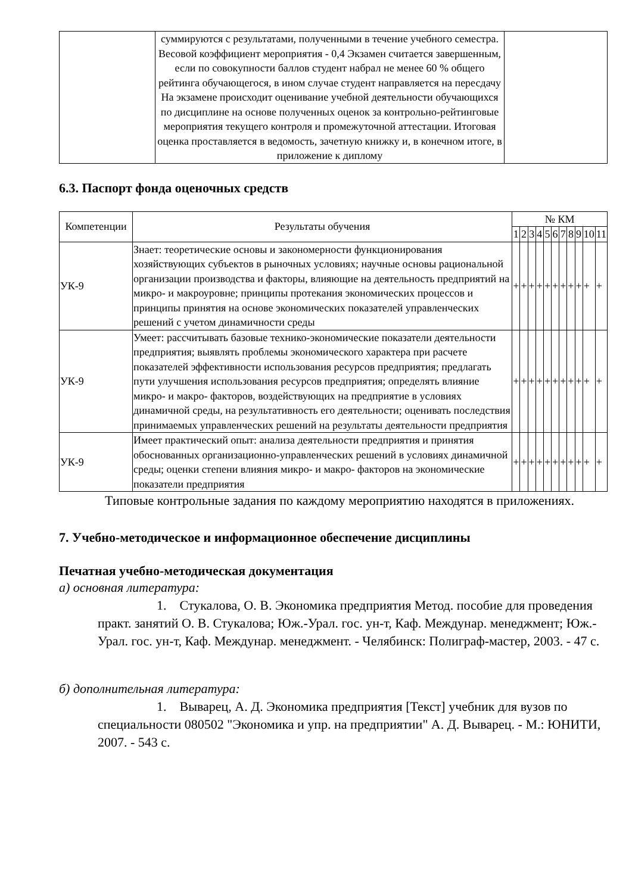| | суммируются с результатами, полученными в течение учебного семестра. Весовой коэффициент мероприятия - 0,4 Экзамен считается завершенным, если по совокупности баллов студент набрал не менее 60 % общего рейтинга обучающегося, в ином случае студент направляется на пересдачу На экзамене происходит оценивание учебной деятельности обучающихся по дисциплине на основе полученных оценок за контрольно-рейтинговые мероприятия текущего контроля и промежуточной аттестации. Итоговая оценка проставляется в ведомость, зачетную книжку и, в конечном итоге, в приложение к диплому | |
6.3. Паспорт фонда оценочных средств
| Компетенции | Результаты обучения | № КМ | | | | | | | | | | |
| --- | --- | --- | --- | --- | --- | --- | --- | --- | --- | --- | --- | --- |
| | | 1 | 2 | 3 | 4 | 5 | 6 | 7 | 8 | 9 | 10 | 11 |
| УК-9 | Знает: теоретические основы и закономерности функционирования хозяйствующих субъектов в рыночных условиях; научные основы рациональной организации производства и факторы, влияющие на деятельность предприятий на микро- и макроуровне; принципы протекания экономических процессов и принципы принятия на основе экономических показателей управленческих решений с учетом динамичности среды | + | + | + | + | + | + | + | + | + | + | + |
| УК-9 | Умеет: рассчитывать базовые технико-экономические показатели деятельности предприятия; выявлять проблемы экономического характера при расчете показателей эффективности использования ресурсов предприятия; предлагать пути улучшения использования ресурсов предприятия; определять влияние микро- и макро- факторов, воздействующих на предприятие в условиях динамичной среды, на результативность его деятельности; оценивать последствия принимаемых управленческих решений на результаты деятельности предприятия | + | + | + | + | + | + | + | + | + | + | + |
| УК-9 | Имеет практический опыт: анализа деятельности предприятия и принятия обоснованных организационно-управленческих решений в условиях динамичной среды; оценки степени влияния микро- и макро- факторов на экономические показатели предприятия | + | + | + | + | + | + | + | + | + | + | + |
Типовые контрольные задания по каждому мероприятию находятся в приложениях.
7. Учебно-методическое и информационное обеспечение дисциплины
Печатная учебно-методическая документация
а) основная литература:
1. Стукалова, О. В. Экономика предприятия Метод. пособие для проведения практ. занятий О. В. Стукалова; Юж.-Урал. гос. ун-т, Каф. Междунар. менеджмент; Юж.-Урал. гос. ун-т, Каф. Междунар. менеджмент. - Челябинск: Полиграф-мастер, 2003. - 47 с.
б) дополнительная литература:
1. Выварец, А. Д. Экономика предприятия [Текст] учебник для вузов по специальности 080502 "Экономика и упр. на предприятии" А. Д. Выварец. - М.: ЮНИТИ, 2007. - 543 с.